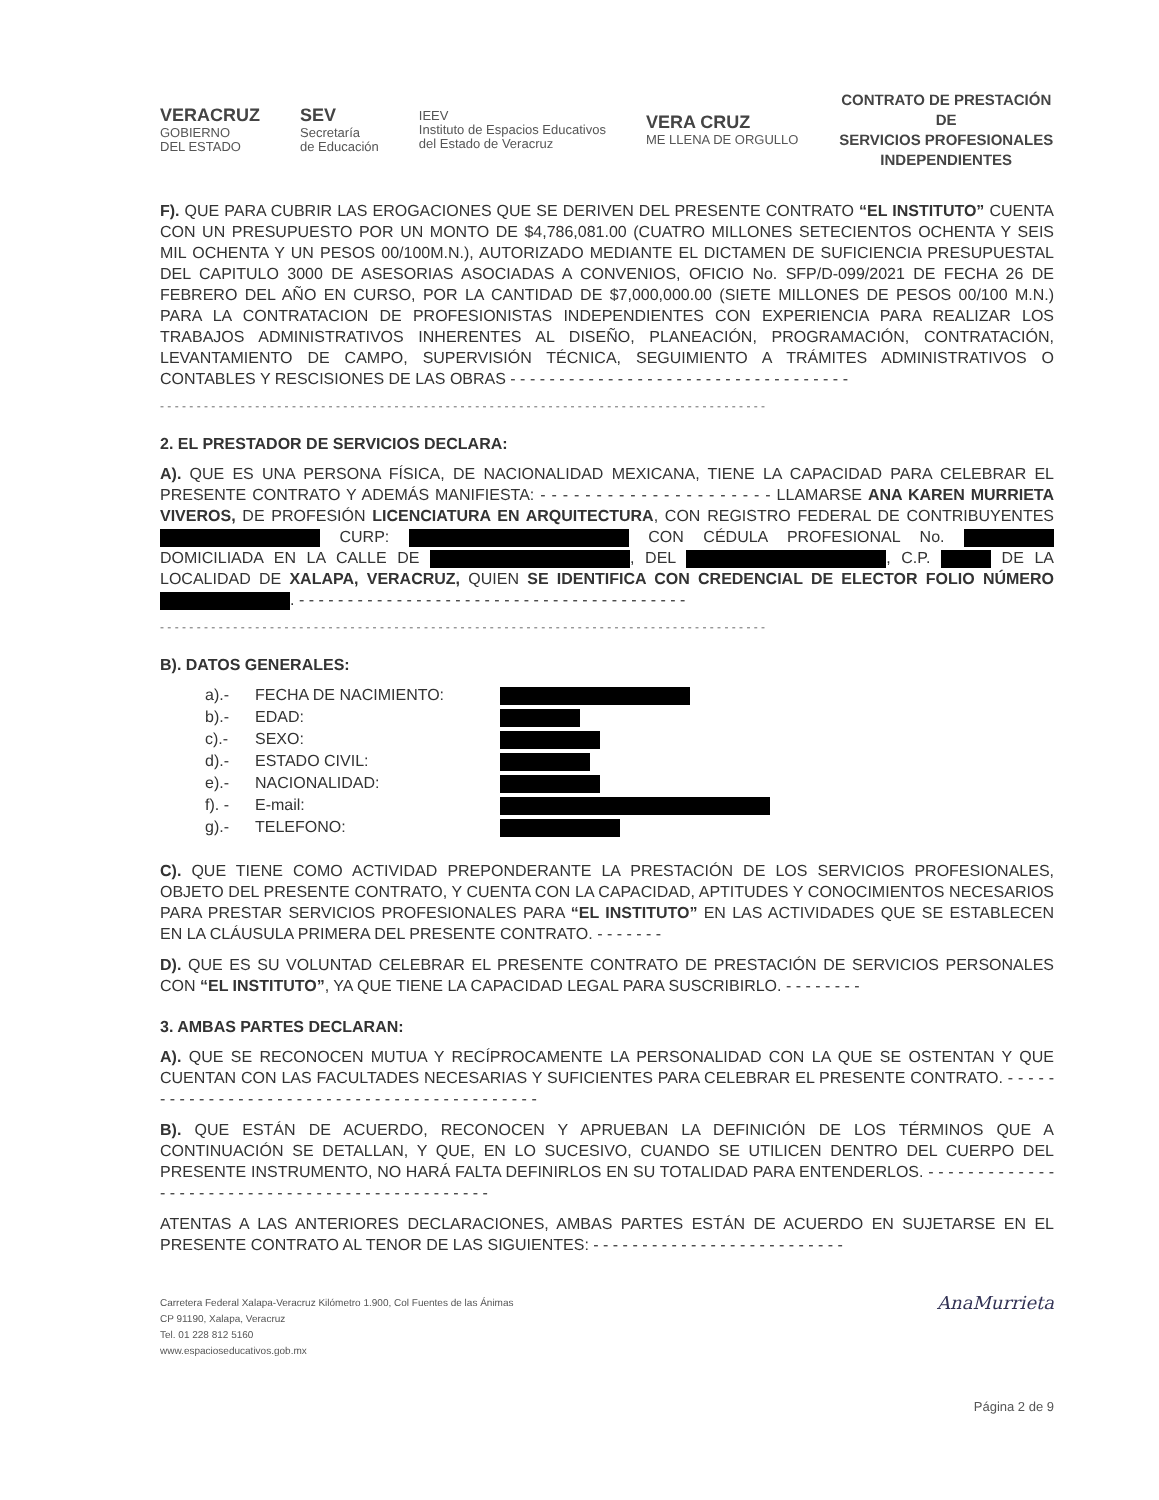VERACRUZ
GOBIERNO
DEL ESTADO
SEV
Secretaría
de Educación
IEEV
Instituto de Espacios Educativos
del Estado de Veracruz
VERA CRUZ
ME LLENA DE ORGULLO
CONTRATO DE PRESTACIÓN DE
SERVICIOS PROFESIONALES
INDEPENDIENTES
F). QUE PARA CUBRIR LAS EROGACIONES QUE SE DERIVEN DEL PRESENTE CONTRATO “EL INSTITUTO” CUENTA CON UN PRESUPUESTO POR UN MONTO DE $4,786,081.00 (CUATRO MILLONES SETECIENTOS OCHENTA Y SEIS MIL OCHENTA Y UN PESOS 00/100M.N.), AUTORIZADO MEDIANTE EL DICTAMEN DE SUFICIENCIA PRESUPUESTAL DEL CAPITULO 3000 DE ASESORIAS ASOCIADAS A CONVENIOS, OFICIO No. SFP/D-099/2021 DE FECHA 26 DE FEBRERO DEL AÑO EN CURSO, POR LA CANTIDAD DE $7,000,000.00 (SIETE MILLONES DE PESOS 00/100 M.N.) PARA LA CONTRATACION DE PROFESIONISTAS INDEPENDIENTES CON EXPERIENCIA PARA REALIZAR LOS TRABAJOS ADMINISTRATIVOS INHERENTES AL DISEÑO, PLANEACIÓN, PROGRAMACIÓN, CONTRATACIÓN, LEVANTAMIENTO DE CAMPO, SUPERVISIÓN TÉCNICA, SEGUIMIENTO A TRÁMITES ADMINISTRATIVOS O CONTABLES Y RESCISIONES DE LAS OBRAS - - - - - - - - - - - - - - - - - - - - - - - - - - - - - - - - - - -
- - - - - - - - - - - - - - - - - - - - - - - - - - - - - - - - - - - - - - - - - - - - - - - - - - - - - - - - - - - - - - - - - - - - - - - - - - - - - - - - - - -
2. EL PRESTADOR DE SERVICIOS DECLARA:
A). QUE ES UNA PERSONA FÍSICA, DE NACIONALIDAD MEXICANA, TIENE LA CAPACIDAD PARA CELEBRAR EL PRESENTE CONTRATO Y ADEMÁS MANIFIESTA: - - - - - - - - - - - - - - - - - - - - - LLAMARSE ANA KAREN MURRIETA VIVEROS, DE PROFESIÓN LICENCIATURA EN ARQUITECTURA, CON REGISTRO FEDERAL DE CONTRIBUYENTES CURP: CON CÉDULA PROFESIONAL No. DOMICILIADA EN LA CALLE DE , DEL , C.P. DE LA LOCALIDAD DE XALAPA, VERACRUZ, QUIEN SE IDENTIFICA CON CREDENCIAL DE ELECTOR FOLIO NÚMERO . - - - - - - - - - - - - - - - - - - - - - - - - - - - - - - - - - - - - - - - -
- - - - - - - - - - - - - - - - - - - - - - - - - - - - - - - - - - - - - - - - - - - - - - - - - - - - - - - - - - - - - - - - - - - - - - - - - - - - - - - - - - -
B). DATOS GENERALES:
a).- FECHA DE NACIMIENTO:
b).- EDAD:
c).- SEXO:
d).- ESTADO CIVIL:
e).- NACIONALIDAD:
f). - E-mail:
g).- TELEFONO:
C). QUE TIENE COMO ACTIVIDAD PREPONDERANTE LA PRESTACIÓN DE LOS SERVICIOS PROFESIONALES, OBJETO DEL PRESENTE CONTRATO, Y CUENTA CON LA CAPACIDAD, APTITUDES Y CONOCIMIENTOS NECESARIOS PARA PRESTAR SERVICIOS PROFESIONALES PARA “EL INSTITUTO” EN LAS ACTIVIDADES QUE SE ESTABLECEN EN LA CLÁUSULA PRIMERA DEL PRESENTE CONTRATO. - - - - - - -
D). QUE ES SU VOLUNTAD CELEBRAR EL PRESENTE CONTRATO DE PRESTACIÓN DE SERVICIOS PERSONALES CON “EL INSTITUTO”, YA QUE TIENE LA CAPACIDAD LEGAL PARA SUSCRIBIRLO. - - - - - - - -
3. AMBAS PARTES DECLARAN:
A). QUE SE RECONOCEN MUTUA Y RECÍPROCAMENTE LA PERSONALIDAD CON LA QUE SE OSTENTAN Y QUE CUENTAN CON LAS FACULTADES NECESARIAS Y SUFICIENTES PARA CELEBRAR EL PRESENTE CONTRATO. - - - - - - - - - - - - - - - - - - - - - - - - - - - - - - - - - - - - - - - - - - - -
B). QUE ESTÁN DE ACUERDO, RECONOCEN Y APRUEBAN LA DEFINICIÓN DE LOS TÉRMINOS QUE A CONTINUACIÓN SE DETALLAN, Y QUE, EN LO SUCESIVO, CUANDO SE UTILICEN DENTRO DEL CUERPO DEL PRESENTE INSTRUMENTO, NO HARÁ FALTA DEFINIRLOS EN SU TOTALIDAD PARA ENTENDERLOS. - - - - - - - - - - - - - - - - - - - - - - - - - - - - - - - - - - - - - - - - - - - - - - -
ATENTAS A LAS ANTERIORES DECLARACIONES, AMBAS PARTES ESTÁN DE ACUERDO EN SUJETARSE EN EL PRESENTE CONTRATO AL TENOR DE LAS SIGUIENTES: - - - - - - - - - - - - - - - - - - - - - - - - - -
Carretera Federal Xalapa-Veracruz Kilómetro 1.900, Col Fuentes de las Ánimas
CP 91190, Xalapa, Veracruz
Tel. 01 228 812 5160
www.espacioseducativos.gob.mx
AnaMurrieta
Página 2 de 9